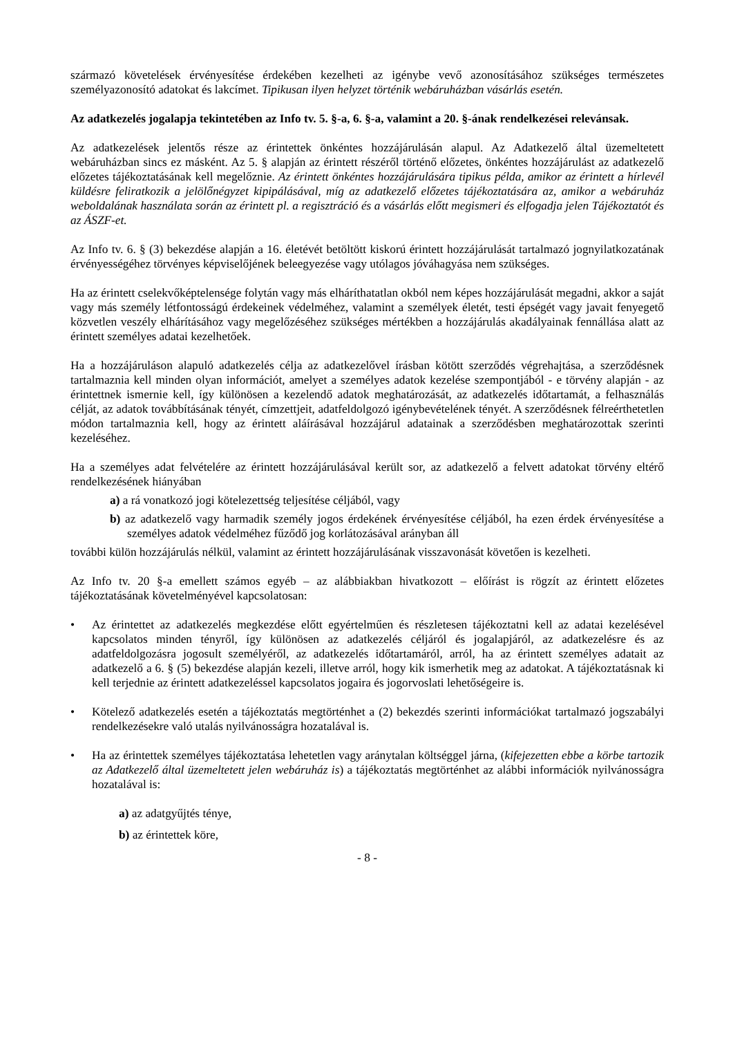származó követelések érvényesítése érdekében kezelheti az igénybe vevő azonosításához szükséges természetes személyazonosító adatokat és lakcímet. Tipikusan ilyen helyzet történik webáruházban vásárlás esetén.
Az adatkezelés jogalapja tekintetében az Info tv. 5. §-a, 6. §-a, valamint a 20. §-ának rendelkezései relevánsak.
Az adatkezelések jelentős része az érintettek önkéntes hozzájárulásán alapul. Az Adatkezelő által üzemeltetett webáruházban sincs ez másként. Az 5. § alapján az érintett részéről történő előzetes, önkéntes hozzájárulást az adatkezelő előzetes tájékoztatásának kell megelőznie. Az érintett önkéntes hozzájárulására tipikus példa, amikor az érintett a hírlevél küldésre feliratkozik a jelölőnégyzet kipipálásával, míg az adatkezelő előzetes tájékoztatására az, amikor a webáruház weboldalának használata során az érintett pl. a regisztráció és a vásárlás előtt megismeri és elfogadja jelen Tájékoztatót és az ÁSZF-et.
Az Info tv. 6. § (3) bekezdése alapján a 16. életévét betöltött kiskorú érintett hozzájárulását tartalmazó jognyilatkozatának érvényességéhez törvényes képviselőjének beleegyezése vagy utólagos jóváhagyása nem szükséges.
Ha az érintett cselekvőképtelensége folytán vagy más elháríthatatlan okból nem képes hozzájárulását megadni, akkor a saját vagy más személy létfontosságú érdekeinek védelméhez, valamint a személyek életét, testi épségét vagy javait fenyegető közvetlen veszély elhárításához vagy megelőzéséhez szükséges mértékben a hozzájárulás akadályainak fennállása alatt az érintett személyes adatai kezelhetőek.
Ha a hozzájáruláson alapuló adatkezelés célja az adatkezelővel írásban kötött szerződés végrehajtása, a szerződésnek tartalmaznia kell minden olyan információt, amelyet a személyes adatok kezelése szempontjából - e törvény alapján - az érintettnek ismernie kell, így különösen a kezelendő adatok meghatározását, az adatkezelés időtartamát, a felhasználás célját, az adatok továbbításának tényét, címzettjeit, adatfeldolgozó igénybevételének tényét. A szerződésnek félreérthetetlen módon tartalmaznia kell, hogy az érintett aláírásával hozzájárul adatainak a szerződésben meghatározottak szerinti kezeléséhez.
Ha a személyes adat felvételére az érintett hozzájárulásával került sor, az adatkezelő a felvett adatokat törvény eltérő rendelkezésének hiányában
a) a rá vonatkozó jogi kötelezettség teljesítése céljából, vagy
b) az adatkezelő vagy harmadik személy jogos érdekének érvényesítése céljából, ha ezen érdek érvényesítése a személyes adatok védelméhez fűződő jog korlátozásával arányban áll
további külön hozzájárulás nélkül, valamint az érintett hozzájárulásának visszavonását követően is kezelheti.
Az Info tv. 20 §-a emellett számos egyéb – az alábbiakban hivatkozott – előírást is rögzít az érintett előzetes tájékoztatásának követelményével kapcsolatosan:
• Az érintettet az adatkezelés megkezdése előtt egyértelműen és részletesen tájékoztatni kell az adatai kezelésével kapcsolatos minden tényről, így különösen az adatkezelés céljáról és jogalapjáról, az adatkezelésre és az adatfeldolgozásra jogosult személyéről, az adatkezelés időtartamáról, arról, ha az érintett személyes adatait az adatkezelő a 6. § (5) bekezdése alapján kezeli, illetve arról, hogy kik ismerhetik meg az adatokat. A tájékoztatásnak ki kell terjednie az érintett adatkezeléssel kapcsolatos jogaira és jogorvoslati lehetőségeire is.
• Kötelező adatkezelés esetén a tájékoztatás megtörténhet a (2) bekezdés szerinti információkat tartalmazó jogszabályi rendelkezésekre való utalás nyilvánosságra hozatalával is.
• Ha az érintettek személyes tájékoztatása lehetetlen vagy aránytalan költséggel járna, (kifejezetten ebbe a körbe tartozik az Adatkezelő által üzemeltetett jelen webáruház is) a tájékoztatás megtörténhet az alábbi információk nyilvánosságra hozatalával is:
a) az adatgyűjtés ténye,
b) az érintettek köre,
- 8 -